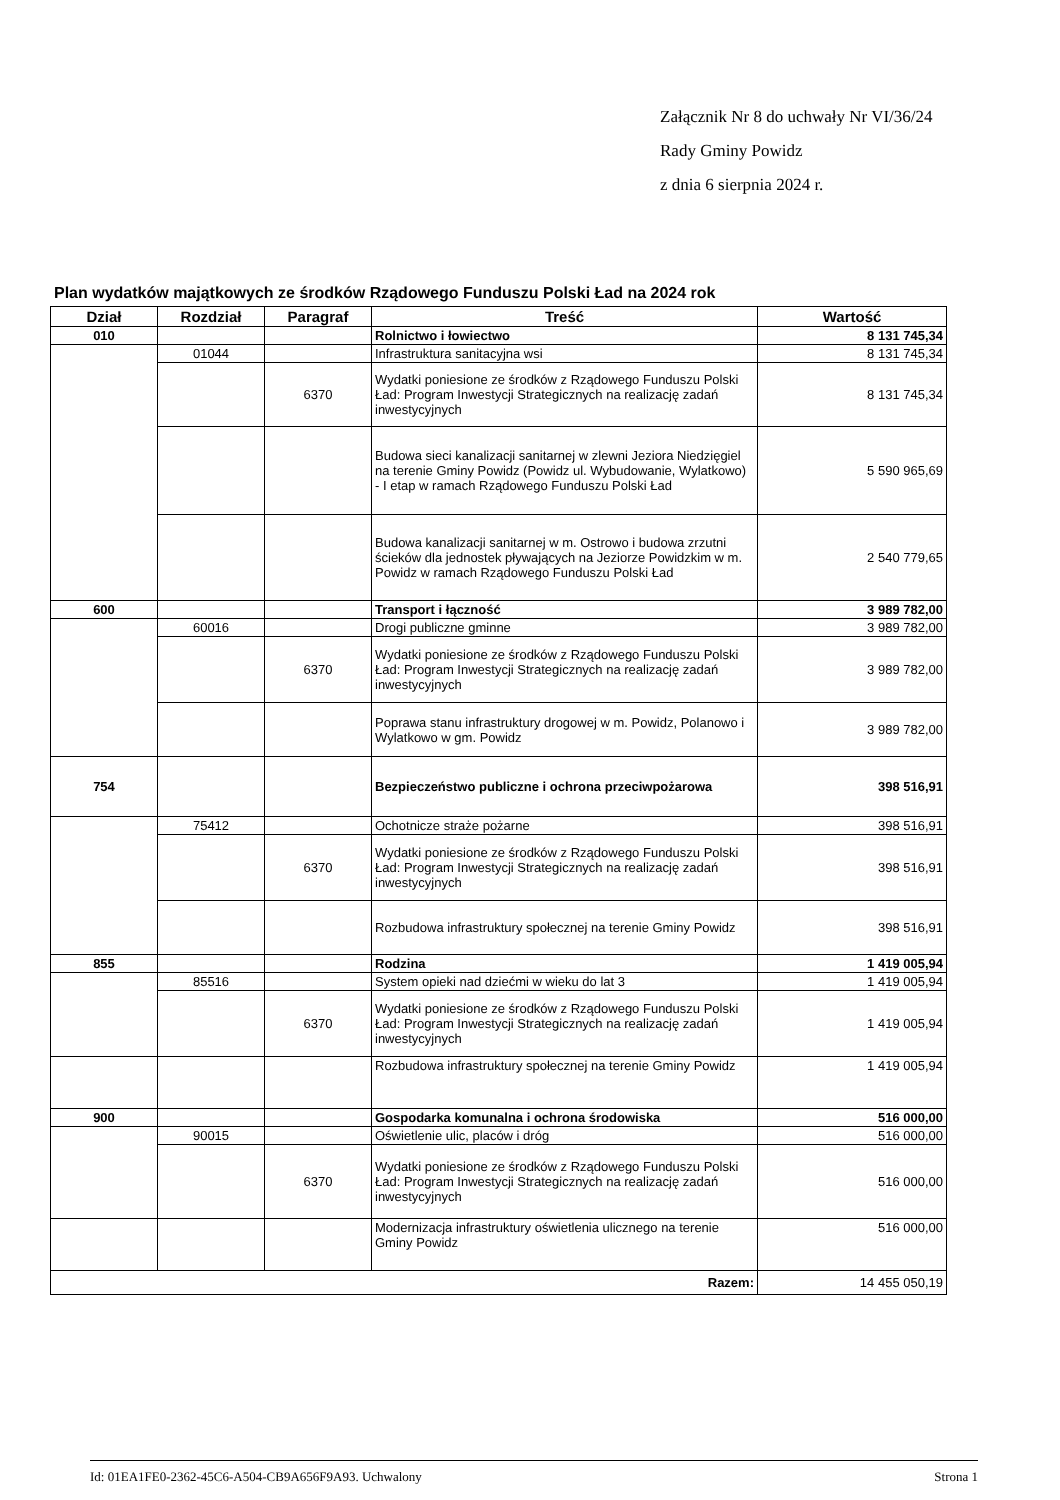Załącznik Nr 8 do uchwały Nr VI/36/24
Rady Gminy Powidz
z dnia 6 sierpnia 2024 r.
Plan wydatków majątkowych ze środków Rządowego Funduszu Polski Ład na 2024 rok
| Dział | Rozdział | Paragraf | Treść | Wartość |
| --- | --- | --- | --- | --- |
| 010 | | | Rolnictwo i łowiectwo | 8 131 745,34 |
| | 01044 | | Infrastruktura sanitacyjna wsi | 8 131 745,34 |
| | | 6370 | Wydatki poniesione ze środków z Rządowego Funduszu Polski Ład: Program Inwestycji Strategicznych na realizację zadań inwestycyjnych | 8 131 745,34 |
| | | | Budowa sieci kanalizacji sanitarnej w zlewni Jeziora Niedzięgiel na terenie Gminy Powidz (Powidz ul. Wybudowanie, Wylatkowo) - I etap w ramach Rządowego Funduszu Polski Ład | 5 590 965,69 |
| | | | Budowa kanalizacji sanitarnej w m. Ostrowo i budowa zrzutni ścieków dla jednostek pływających na Jeziorze Powidzkim w m. Powidz w ramach Rządowego Funduszu Polski Ład | 2 540 779,65 |
| 600 | | | Transport i łączność | 3 989 782,00 |
| | 60016 | | Drogi publiczne gminne | 3 989 782,00 |
| | | 6370 | Wydatki poniesione ze środków z Rządowego Funduszu Polski Ład: Program Inwestycji Strategicznych na realizację zadań inwestycyjnych | 3 989 782,00 |
| | | | Poprawa stanu infrastruktury drogowej w m. Powidz, Polanowo i Wylatkowo w gm. Powidz | 3 989 782,00 |
| 754 | | | Bezpieczeństwo publiczne i ochrona przeciwpożarowa | 398 516,91 |
| | 75412 | | Ochotnicze straże pożarne | 398 516,91 |
| | | 6370 | Wydatki poniesione ze środków z Rządowego Funduszu Polski Ład: Program Inwestycji Strategicznych na realizację zadań inwestycyjnych | 398 516,91 |
| | | | Rozbudowa infrastruktury społecznej na terenie Gminy Powidz | 398 516,91 |
| 855 | | | Rodzina | 1 419 005,94 |
| | 85516 | | System opieki nad dziećmi w wieku do lat 3 | 1 419 005,94 |
| | | 6370 | Wydatki poniesione ze środków z Rządowego Funduszu Polski Ład: Program Inwestycji Strategicznych na realizację zadań inwestycyjnych | 1 419 005,94 |
| | | | Rozbudowa infrastruktury społecznej na terenie Gminy Powidz | 1 419 005,94 |
| 900 | | | Gospodarka komunalna i ochrona środowiska | 516 000,00 |
| | 90015 | | Oświetlenie ulic, placów i dróg | 516 000,00 |
| | | 6370 | Wydatki poniesione ze środków z Rządowego Funduszu Polski Ład: Program Inwestycji Strategicznych na realizację zadań inwestycyjnych | 516 000,00 |
| | | | Modernizacja infrastruktury oświetlenia ulicznego na terenie Gminy Powidz | 516 000,00 |
| Razem: | | | | 14 455 050,19 |
Id: 01EA1FE0-2362-45C6-A504-CB9A656F9A93. Uchwalony Strona 1